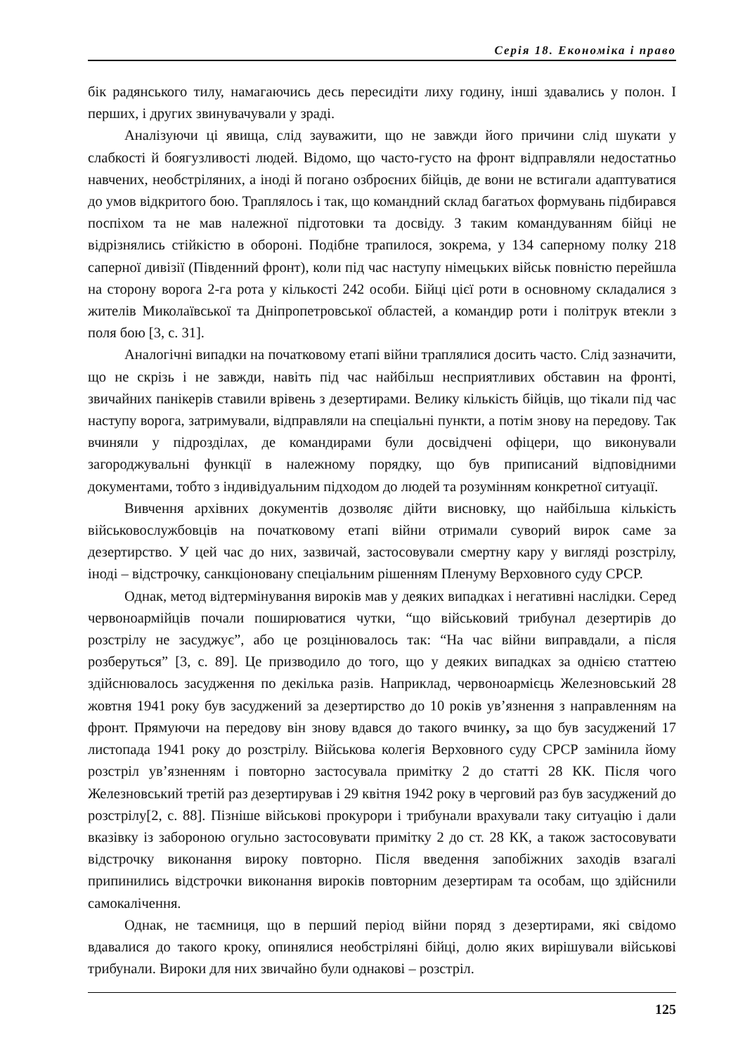Серія 18. Економіка і право
бік радянського тилу, намагаючись десь пересидіти лиху годину, інші здавались у полон. І перших, і других звинувачували у зраді.
Аналізуючи ці явища, слід зауважити, що не завжди його причини слід шукати у слабкості й боягузливості людей. Відомо, що часто-густо на фронт відправляли недостатньо навчених, необстріляних, а іноді й погано озброєних бійців, де вони не встигали адаптуватися до умов відкритого бою. Траплялось і так, що командний склад багатьох формувань підбирався поспіхом та не мав належної підготовки та досвіду. З таким командуванням бійці не відрізнялись стійкістю в обороні. Подібне трапилося, зокрема, у 134 саперному полку 218 саперної дивізії (Південний фронт), коли під час наступу німецьких військ повністю перейшла на сторону ворога 2-га рота у кількості 242 особи. Бійці цієї роти в основному складалися з жителів Миколаївської та Дніпропетровської областей, а командир роти і політрук втекли з поля бою [3, с. 31].
Аналогічні випадки на початковому етапі війни траплялися досить часто. Слід зазначити, що не скрізь і не завжди, навіть під час найбільш несприятливих обставин на фронті, звичайних панікерів ставили врівень з дезертирами. Велику кількість бійців, що тікали під час наступу ворога, затримували, відправляли на спеціальні пункти, а потім знову на передову. Так вчиняли у підрозділах, де командирами були досвідчені офіцери, що виконували загороджувальні функції в належному порядку, що був приписаний відповідними документами, тобто з індивідуальним підходом до людей та розумінням конкретної ситуації.
Вивчення архівних документів дозволяє дійти висновку, що найбільша кількість військовослужбовців на початковому етапі війни отримали суворий вирок саме за дезертирство. У цей час до них, зазвичай, застосовували смертну кару у вигляді розстрілу, іноді – відстрочку, санкціоновану спеціальним рішенням Пленуму Верховного суду СРСР.
Однак, метод відтермінування вироків мав у деяких випадках і негативні наслідки. Серед червоноармійців почали поширюватися чутки, “що військовий трибунал дезертирів до розстрілу не засуджує”, або це розцінювалось так: “На час війни виправдали, а після розберуться” [3, с. 89]. Це призводило до того, що у деяких випадках за однією статтею здійснювалось засудження по декілька разів. Наприклад, червоноармієць Железновський 28 жовтня 1941 року був засуджений за дезертирство до 10 років ув’язнення з направленням на фронт. Прямуючи на передову він знову вдався до такого вчинку, за що був засуджений 17 листопада 1941 року до розстрілу. Військова колегія Верховного суду СРСР замінила йому розстріл ув’язненням і повторно застосувала примітку 2 до статті 28 КК. Після чого Железновський третій раз дезертирував і 29 квітня 1942 року в черговий раз був засуджений до розстрілу[2, с. 88]. Пізніше військові прокурори і трибунали врахували таку ситуацію і дали вказівку із забороною огульно застосовувати примітку 2 до ст. 28 КК, а також застосовувати відстрочку виконання вироку повторно. Після введення запобіжних заходів взагалі припинились відстрочки виконання вироків повторним дезертирам та особам, що здійснили самокалічення.
Однак, не таємниця, що в перший період війни поряд з дезертирами, які свідомо вдавалися до такого кроку, опинялися необстріляні бійці, долю яких вирішували військові трибунали. Вироки для них звичайно були однакові – розстріл.
125